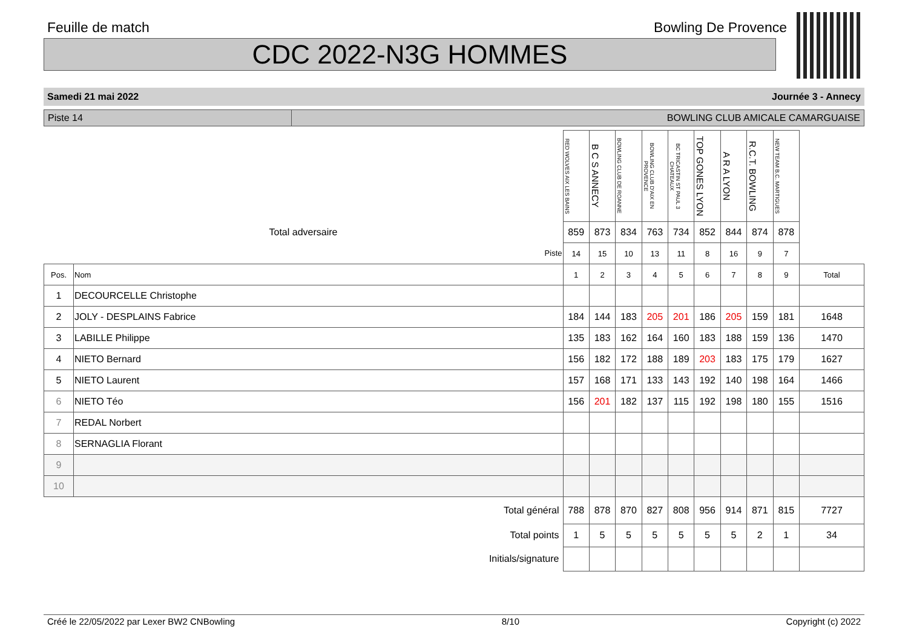Feuille de match Bowling De Provence
CDC 2022-N3G HOMMES
Samedi 21 mai 2022 Journée 3 - Annecy
Piste 14 BOWLING CLUB AMICALE CAMARGUAISE
| | | RED WOLVES AIX LES BAINS | B C S ANNECY | BOWLING CLUB DE ROANNE | BOWLING CLUB D'AIX EN PROVENCE | BC TRICASTIN ST PAUL 3 CHATEAUX | TOP GONES LYON | A R A LYON | R.C.T. BOWLING | NEW TEAM B.C. MARTIGUES | |
| Total adversaire | | 859 | 873 | 834 | 763 | 734 | 852 | 844 | 874 | 878 | |
| Piste | | 14 | 15 | 10 | 13 | 11 | 8 | 16 | 9 | 7 | |
| Pos. | Nom | 1 | 2 | 3 | 4 | 5 | 6 | 7 | 8 | 9 | Total |
| 1 | DECOURCELLE Christophe | | | | | | | | | | |
| 2 | JOLY - DESPLAINS Fabrice | 184 | 144 | 183 | 205 | 201 | 186 | 205 | 159 | 181 | 1648 |
| 3 | LABILLE Philippe | 135 | 183 | 162 | 164 | 160 | 183 | 188 | 159 | 136 | 1470 |
| 4 | NIETO Bernard | 156 | 182 | 172 | 188 | 189 | 203 | 183 | 175 | 179 | 1627 |
| 5 | NIETO Laurent | 157 | 168 | 171 | 133 | 143 | 192 | 140 | 198 | 164 | 1466 |
| 6 | NIETO Téo | 156 | 201 | 182 | 137 | 115 | 192 | 198 | 180 | 155 | 1516 |
| 7 | REDAL Norbert | | | | | | | | | | |
| 8 | SERNAGLIA Florant | | | | | | | | | | |
| 9 | | | | | | | | | | | |
| 10 | | | | | | | | | | | |
| Total général | | 788 | 878 | 870 | 827 | 808 | 956 | 914 | 871 | 815 | 7727 |
| Total points | | 1 | 5 | 5 | 5 | 5 | 5 | 5 | 2 | 1 | 34 |
| Initials/signature | | | | | | | | | | | |
Créé le 22/05/2022 par Lexer BW2 CNBowling 8/10 Copyright (c) 2022